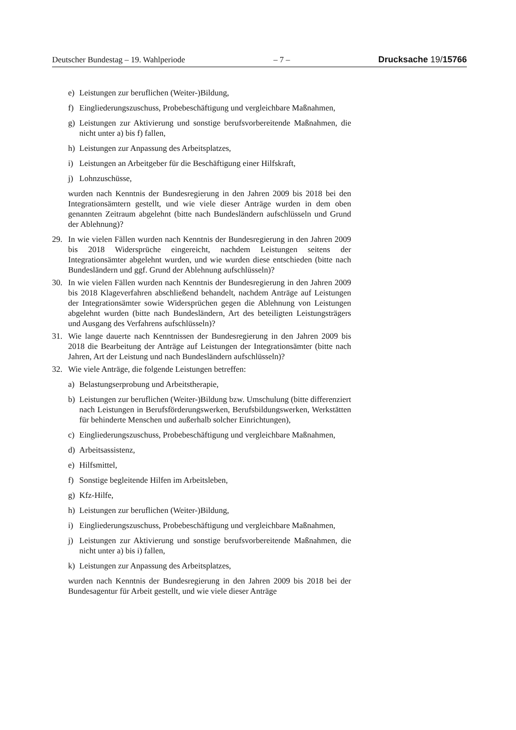Deutscher Bundestag – 19. Wahlperiode – 7 – Drucksache 19/15766
e) Leistungen zur beruflichen (Weiter-)Bildung,
f) Eingliederungszuschuss, Probebeschäftigung und vergleichbare Maßnahmen,
g) Leistungen zur Aktivierung und sonstige berufsvorbereitende Maßnahmen, die nicht unter a) bis f) fallen,
h) Leistungen zur Anpassung des Arbeitsplatzes,
i) Leistungen an Arbeitgeber für die Beschäftigung einer Hilfskraft,
j) Lohnzuschüsse,
wurden nach Kenntnis der Bundesregierung in den Jahren 2009 bis 2018 bei den Integrationsämtern gestellt, und wie viele dieser Anträge wurden in dem oben genannten Zeitraum abgelehnt (bitte nach Bundesländern aufschlüsseln und Grund der Ablehnung)?
29. In wie vielen Fällen wurden nach Kenntnis der Bundesregierung in den Jahren 2009 bis 2018 Widersprüche eingereicht, nachdem Leistungen seitens der Integrationsämter abgelehnt wurden, und wie wurden diese entschieden (bitte nach Bundesländern und ggf. Grund der Ablehnung aufschlüsseln)?
30. In wie vielen Fällen wurden nach Kenntnis der Bundesregierung in den Jahren 2009 bis 2018 Klageverfahren abschließend behandelt, nachdem Anträge auf Leistungen der Integrationsämter sowie Widersprüchen gegen die Ablehnung von Leistungen abgelehnt wurden (bitte nach Bundesländern, Art des beteiligten Leistungsträgers und Ausgang des Verfahrens aufschlüsseln)?
31. Wie lange dauerte nach Kenntnissen der Bundesregierung in den Jahren 2009 bis 2018 die Bearbeitung der Anträge auf Leistungen der Integrationsämter (bitte nach Jahren, Art der Leistung und nach Bundesländern aufschlüsseln)?
32. Wie viele Anträge, die folgende Leistungen betreffen:
a) Belastungserprobung und Arbeitstherapie,
b) Leistungen zur beruflichen (Weiter-)Bildung bzw. Umschulung (bitte differenziert nach Leistungen in Berufsförderungswerken, Berufsbildungswerken, Werkstätten für behinderte Menschen und außerhalb solcher Einrichtungen),
c) Eingliederungszuschuss, Probebeschäftigung und vergleichbare Maßnahmen,
d) Arbeitsassistenz,
e) Hilfsmittel,
f) Sonstige begleitende Hilfen im Arbeitsleben,
g) Kfz-Hilfe,
h) Leistungen zur beruflichen (Weiter-)Bildung,
i) Eingliederungszuschuss, Probebeschäftigung und vergleichbare Maßnahmen,
j) Leistungen zur Aktivierung und sonstige berufsvorbereitende Maßnahmen, die nicht unter a) bis i) fallen,
k) Leistungen zur Anpassung des Arbeitsplatzes,
wurden nach Kenntnis der Bundesregierung in den Jahren 2009 bis 2018 bei der Bundesagentur für Arbeit gestellt, und wie viele dieser Anträge